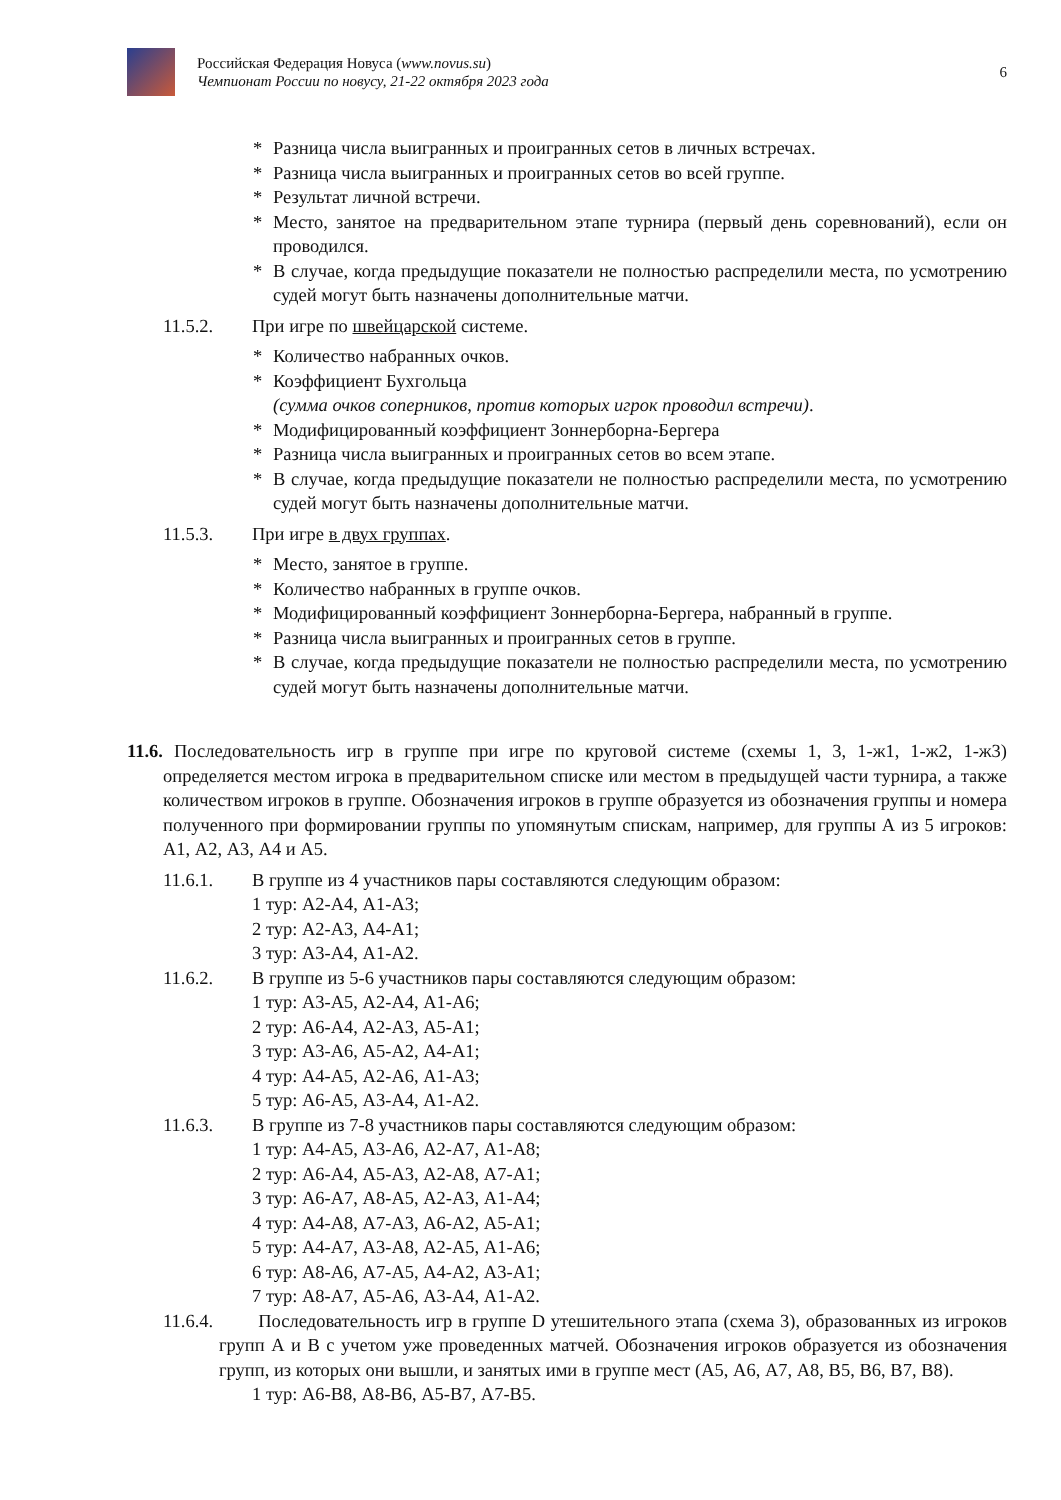Российская Федерация Новуса (www.novus.su)
Чемпионат России по новусу, 21-22 октября 2023 года
6
* Разница числа выигранных и проигранных сетов в личных встречах.
* Разница числа выигранных и проигранных сетов во всей группе.
* Результат личной встречи.
* Место, занятое на предварительном этапе турнира (первый день соревнований), если он проводился.
* В случае, когда предыдущие показатели не полностью распределили места, по усмотрению судей могут быть назначены дополнительные матчи.
11.5.2. При игре по швейцарской системе.
* Количество набранных очков.
* Коэффициент Бухгольца
(сумма очков соперников, против которых игрок проводил встречи).
* Модифицированный коэффициент Зоннерборна-Бергера
* Разница числа выигранных и проигранных сетов во всем этапе.
* В случае, когда предыдущие показатели не полностью распределили места, по усмотрению судей могут быть назначены дополнительные матчи.
11.5.3. При игре в двух группах.
* Место, занятое в группе.
* Количество набранных в группе очков.
* Модифицированный коэффициент Зоннерборна-Бергера, набранный в группе.
* Разница числа выигранных и проигранных сетов в группе.
* В случае, когда предыдущие показатели не полностью распределили места, по усмотрению судей могут быть назначены дополнительные матчи.
11.6. Последовательность игр в группе при игре по круговой системе (схемы 1, 3, 1-ж1, 1-ж2, 1-ж3) определяется местом игрока в предварительном списке или местом в предыдущей части турнира, а также количеством игроков в группе. Обозначения игроков в группе образуется из обозначения группы и номера полученного при формировании группы по упомянутым спискам, например, для группы А из 5 игроков: А1, А2, А3, А4 и А5.
11.6.1. В группе из 4 участников пары составляются следующим образом:
1 тур: А2-А4, А1-А3;
2 тур: А2-А3, А4-А1;
3 тур: А3-А4, А1-А2.
11.6.2. В группе из 5-6 участников пары составляются следующим образом:
1 тур: А3-А5, А2-А4, А1-А6;
2 тур: А6-А4, А2-А3, А5-А1;
3 тур: А3-А6, А5-А2, А4-А1;
4 тур: А4-А5, А2-А6, А1-А3;
5 тур: А6-А5, А3-А4, А1-А2.
11.6.3. В группе из 7-8 участников пары составляются следующим образом:
1 тур: А4-А5, А3-А6, А2-А7, А1-А8;
2 тур: А6-А4, А5-А3, А2-А8, А7-А1;
3 тур: А6-А7, А8-А5, А2-А3, А1-А4;
4 тур: А4-А8, А7-А3, А6-А2, А5-А1;
5 тур: А4-А7, А3-А8, А2-А5, А1-А6;
6 тур: А8-А6, А7-А5, А4-А2, А3-А1;
7 тур: А8-А7, А5-А6, А3-А4, А1-А2.
11.6.4. Последовательность игр в группе D утешительного этапа (схема 3), образованных из игроков групп А и В с учетом уже проведенных матчей. Обозначения игроков образуется из обозначения групп, из которых они вышли, и занятых ими в группе мест (А5, А6, А7, А8, В5, В6, В7, В8).
1 тур: А6-В8, А8-В6, А5-В7, А7-В5.